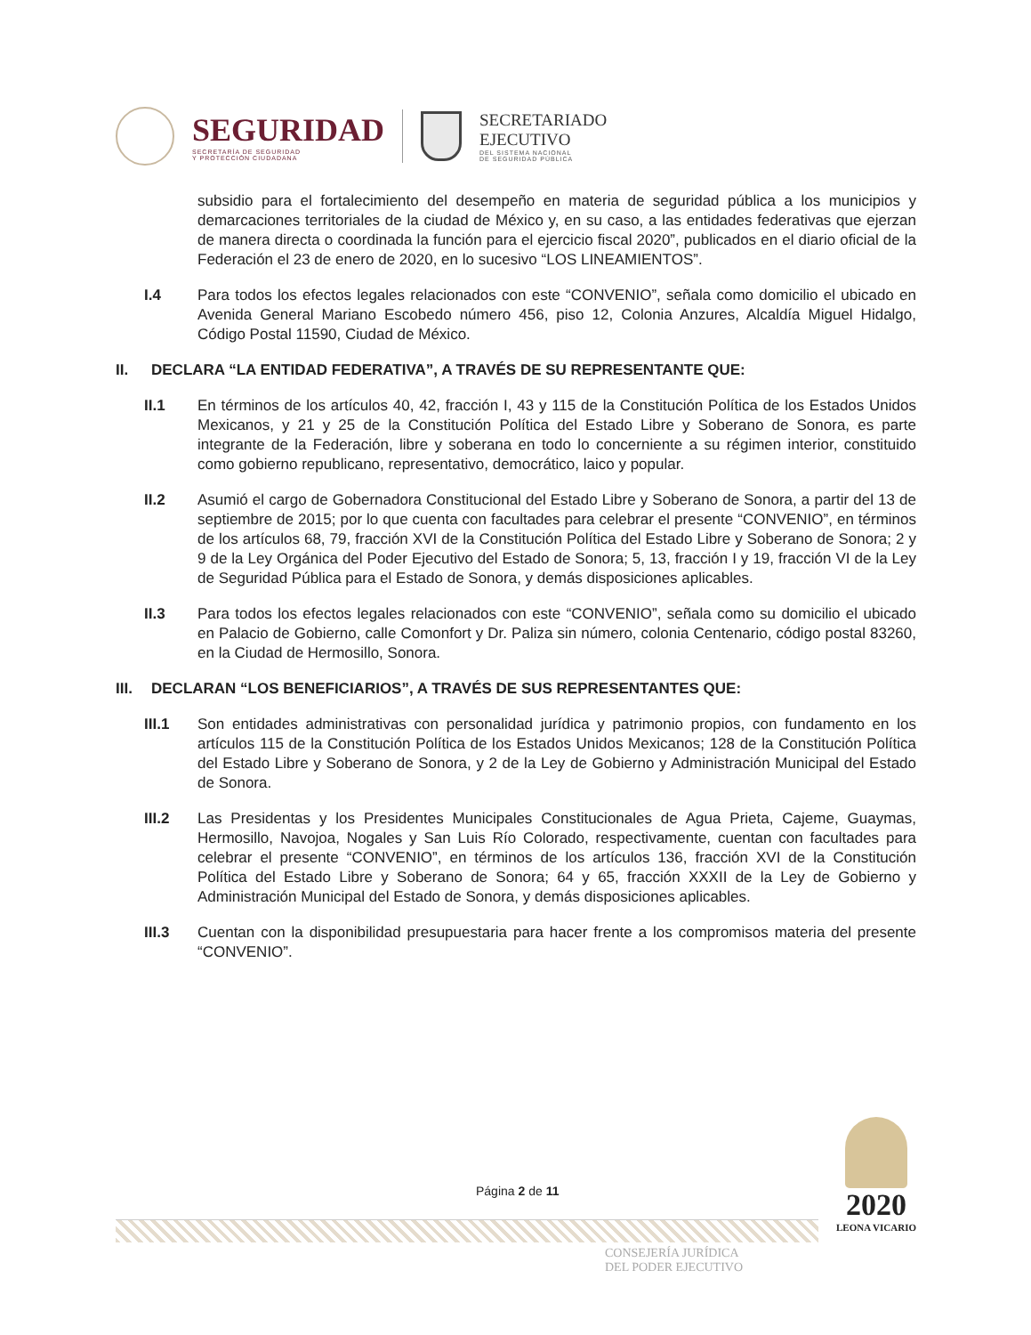SEGURIDAD
SECRETARÍA DE SEGURIDAD
Y PROTECCIÓN CIUDADANA
SECRETARIADO
EJECUTIVO
DEL SISTEMA NACIONAL
DE SEGURIDAD PÚBLICA
subsidio para el fortalecimiento del desempeño en materia de seguridad pública a los municipios y demarcaciones territoriales de la ciudad de México y, en su caso, a las entidades federativas que ejerzan de manera directa o coordinada la función para el ejercicio fiscal 2020”, publicados en el diario oficial de la Federación el 23 de enero de 2020, en lo sucesivo “LOS LINEAMIENTOS”.
I.4 Para todos los efectos legales relacionados con este “CONVENIO”, señala como domicilio el ubicado en Avenida General Mariano Escobedo número 456, piso 12, Colonia Anzures, Alcaldía Miguel Hidalgo, Código Postal 11590, Ciudad de México.
II. DECLARA “LA ENTIDAD FEDERATIVA”, A TRAVÉS DE SU REPRESENTANTE QUE:
II.1 En términos de los artículos 40, 42, fracción I, 43 y 115 de la Constitución Política de los Estados Unidos Mexicanos, y 21 y 25 de la Constitución Política del Estado Libre y Soberano de Sonora, es parte integrante de la Federación, libre y soberana en todo lo concerniente a su régimen interior, constituido como gobierno republicano, representativo, democrático, laico y popular.
II.2 Asumió el cargo de Gobernadora Constitucional del Estado Libre y Soberano de Sonora, a partir del 13 de septiembre de 2015; por lo que cuenta con facultades para celebrar el presente “CONVENIO”, en términos de los artículos 68, 79, fracción XVI de la Constitución Política del Estado Libre y Soberano de Sonora; 2 y 9 de la Ley Orgánica del Poder Ejecutivo del Estado de Sonora; 5, 13, fracción I y 19, fracción VI de la Ley de Seguridad Pública para el Estado de Sonora, y demás disposiciones aplicables.
II.3 Para todos los efectos legales relacionados con este “CONVENIO”, señala como su domicilio el ubicado en Palacio de Gobierno, calle Comonfort y Dr. Paliza sin número, colonia Centenario, código postal 83260, en la Ciudad de Hermosillo, Sonora.
III. DECLARAN “LOS BENEFICIARIOS”, A TRAVÉS DE SUS REPRESENTANTES QUE:
III.1 Son entidades administrativas con personalidad jurídica y patrimonio propios, con fundamento en los artículos 115 de la Constitución Política de los Estados Unidos Mexicanos; 128 de la Constitución Política del Estado Libre y Soberano de Sonora, y 2 de la Ley de Gobierno y Administración Municipal del Estado de Sonora.
III.2 Las Presidentas y los Presidentes Municipales Constitucionales de Agua Prieta, Cajeme, Guaymas, Hermosillo, Navojoa, Nogales y San Luis Río Colorado, respectivamente, cuentan con facultades para celebrar el presente “CONVENIO”, en términos de los artículos 136, fracción XVI de la Constitución Política del Estado Libre y Soberano de Sonora; 64 y 65, fracción XXXII de la Ley de Gobierno y Administración Municipal del Estado de Sonora, y demás disposiciones aplicables.
III.3 Cuentan con la disponibilidad presupuestaria para hacer frente a los compromisos materia del presente “CONVENIO”.
Página 2 de 11
2020
LEONA VICARIO
CONSEJERÍA JURÍDICA
DEL PODER EJECUTIVO